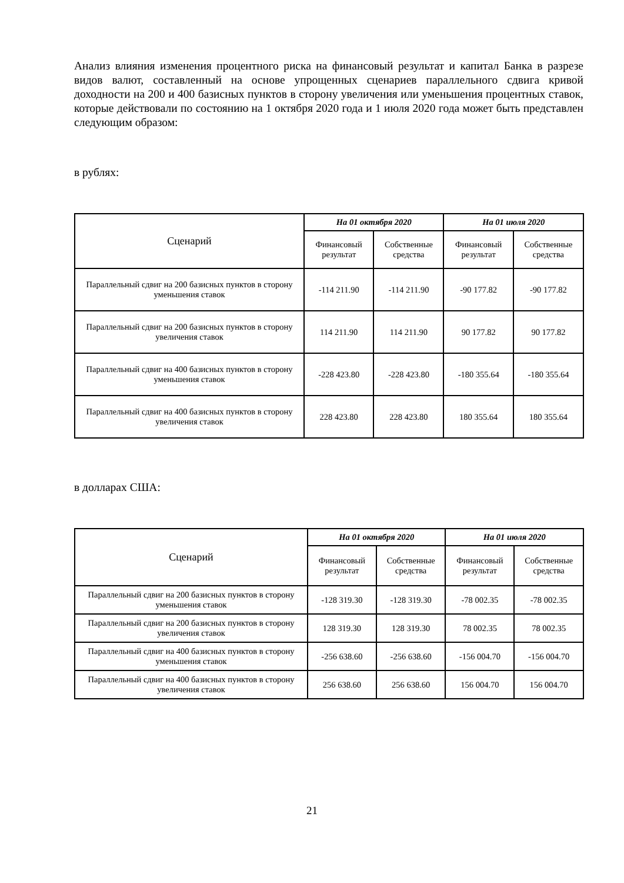Анализ влияния изменения процентного риска на финансовый результат и капитал Банка в разрезе видов валют, составленный на основе упрощенных сценариев параллельного сдвига кривой доходности на 200 и 400 базисных пунктов в сторону увеличения или уменьшения процентных ставок, которые действовали по состоянию на 1 октября 2020 года и 1 июля 2020 года может быть представлен следующим образом:
в рублях:
| Сценарий | На 01 октября 2020 | | На 01 июля 2020 | |
| --- | --- | --- | --- | --- |
| | Финансовый результат | Собственные средства | Финансовый результат | Собственные средства |
| Параллельный сдвиг на 200 базисных пунктов в сторону уменьшения ставок | -114 211.90 | -114 211.90 | -90 177.82 | -90 177.82 |
| Параллельный сдвиг на 200 базисных пунктов в сторону увеличения ставок | 114 211.90 | 114 211.90 | 90 177.82 | 90 177.82 |
| Параллельный сдвиг на 400 базисных пунктов в сторону уменьшения ставок | -228 423.80 | -228 423.80 | -180 355.64 | -180 355.64 |
| Параллельный сдвиг на 400 базисных пунктов в сторону увеличения ставок | 228 423.80 | 228 423.80 | 180 355.64 | 180 355.64 |
в долларах США:
| Сценарий | На 01 октября 2020 | | На 01 июля 2020 | |
| --- | --- | --- | --- | --- |
| | Финансовый результат | Собственные средства | Финансовый результат | Собственные средства |
| Параллельный сдвиг на 200 базисных пунктов в сторону уменьшения ставок | -128 319.30 | -128 319.30 | -78 002.35 | -78 002.35 |
| Параллельный сдвиг на 200 базисных пунктов в сторону увеличения ставок | 128 319.30 | 128 319.30 | 78 002.35 | 78 002.35 |
| Параллельный сдвиг на 400 базисных пунктов в сторону уменьшения ставок | -256 638.60 | -256 638.60 | -156 004.70 | -156 004.70 |
| Параллельный сдвиг на 400 базисных пунктов в сторону увеличения ставок | 256 638.60 | 256 638.60 | 156 004.70 | 156 004.70 |
21